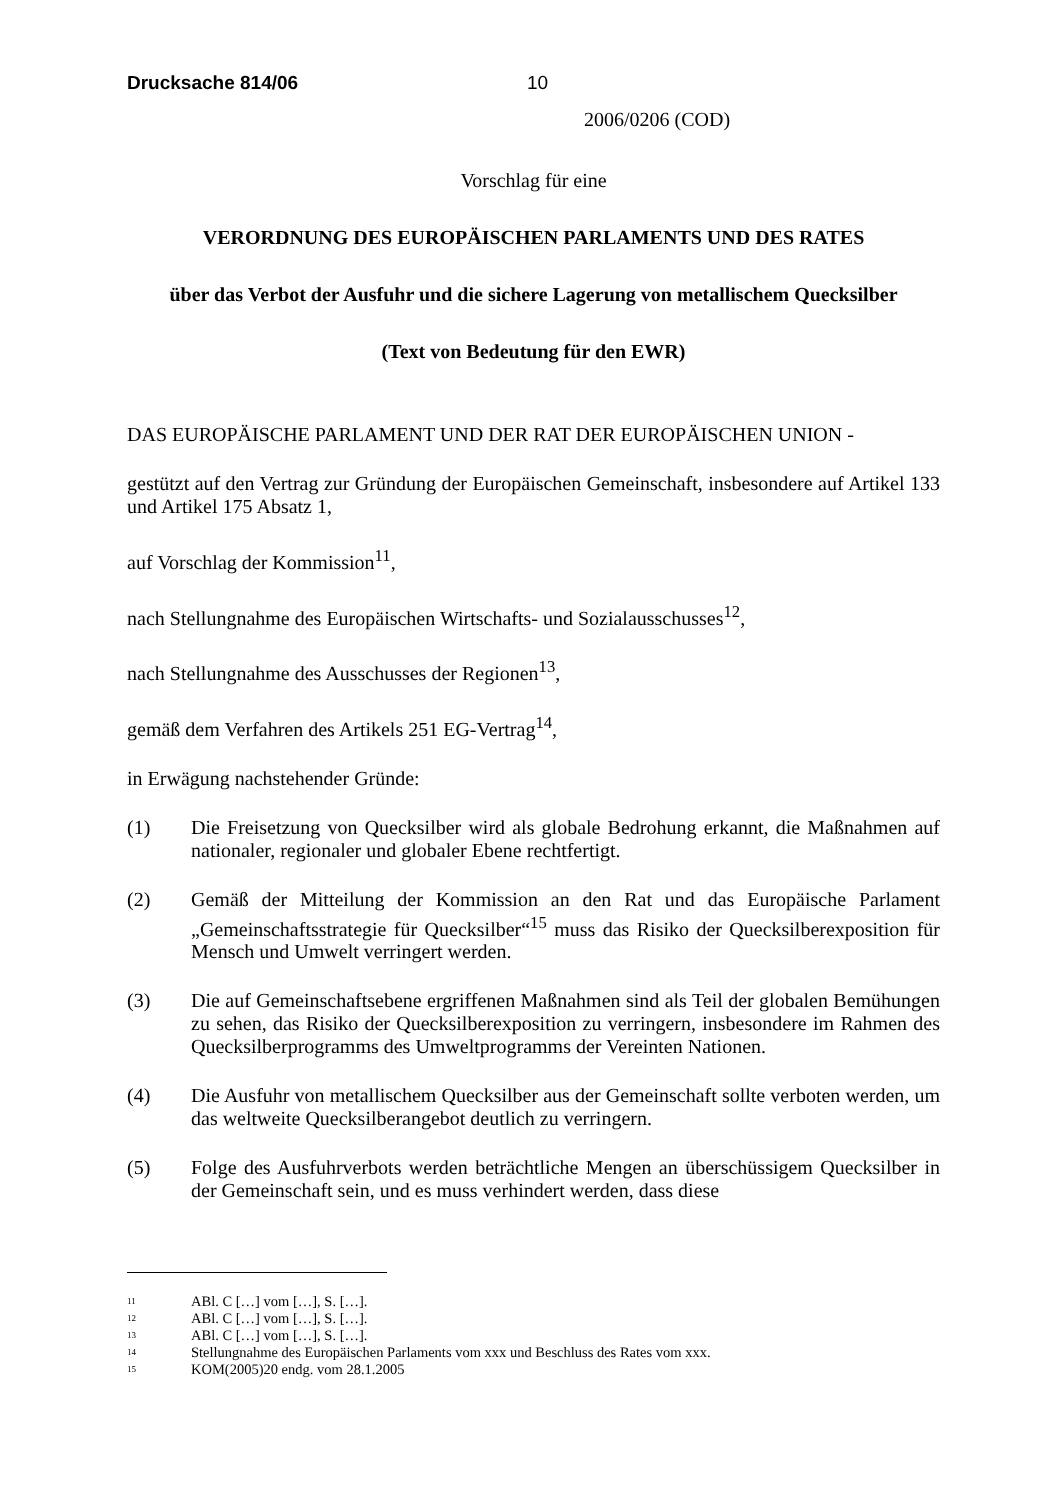Drucksache 814/06 10
2006/0206 (COD)
Vorschlag für eine
VERORDNUNG DES EUROPÄISCHEN PARLAMENTS UND DES RATES
über das Verbot der Ausfuhr und die sichere Lagerung von metallischem Quecksilber
(Text von Bedeutung für den EWR)
DAS EUROPÄISCHE PARLAMENT UND DER RAT DER EUROPÄISCHEN UNION -
gestützt auf den Vertrag zur Gründung der Europäischen Gemeinschaft, insbesondere auf Artikel 133 und Artikel 175 Absatz 1,
auf Vorschlag der Kommission<sup>11</sup>,
nach Stellungnahme des Europäischen Wirtschafts- und Sozialausschusses<sup>12</sup>,
nach Stellungnahme des Ausschusses der Regionen<sup>13</sup>,
gemäß dem Verfahren des Artikels 251 EG-Vertrag<sup>14</sup>,
in Erwägung nachstehender Gründe:
(1) Die Freisetzung von Quecksilber wird als globale Bedrohung erkannt, die Maßnahmen auf nationaler, regionaler und globaler Ebene rechtfertigt.
(2) Gemäß der Mitteilung der Kommission an den Rat und das Europäische Parlament „Gemeinschaftsstrategie für Quecksilber“<sup>15</sup> muss das Risiko der Quecksilberexposition für Mensch und Umwelt verringert werden.
(3) Die auf Gemeinschaftsebene ergriffenen Maßnahmen sind als Teil der globalen Bemühungen zu sehen, das Risiko der Quecksilberexposition zu verringern, insbesondere im Rahmen des Quecksilberprogramms des Umweltprogramms der Vereinten Nationen.
(4) Die Ausfuhr von metallischem Quecksilber aus der Gemeinschaft sollte verboten werden, um das weltweite Quecksilberangebot deutlich zu verringern.
(5) Folge des Ausfuhrverbots werden beträchtliche Mengen an überschüssigem Quecksilber in der Gemeinschaft sein, und es muss verhindert werden, dass diese
<sup>11</sup> ABl. C […] vom […], S. […].
<sup>12</sup> ABl. C […] vom […], S. […].
<sup>13</sup> ABl. C […] vom […], S. […].
<sup>14</sup> Stellungnahme des Europäischen Parlaments vom xxx und Beschluss des Rates vom xxx.
<sup>15</sup> KOM(2005)20 endg. vom 28.1.2005